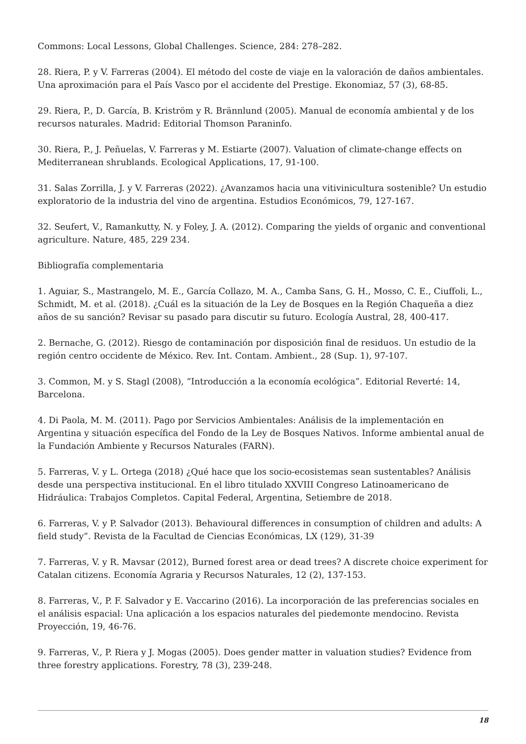Commons: Local Lessons, Global Challenges. Science, 284: 278–282.
28. Riera, P. y V. Farreras (2004). El método del coste de viaje en la valoración de daños ambientales. Una aproximación para el País Vasco por el accidente del Prestige. Ekonomiaz, 57 (3), 68-85.
29. Riera, P., D. García, B. Kriström y R. Brännlund (2005). Manual de economía ambiental y de los recursos naturales. Madrid: Editorial Thomson Paraninfo.
30. Riera, P., J. Peñuelas, V. Farreras y M. Estiarte (2007). Valuation of climate-change effects on Mediterranean shrublands. Ecological Applications, 17, 91-100.
31. Salas Zorrilla, J. y V. Farreras (2022). ¿Avanzamos hacia una vitivinicultura sostenible? Un estudio exploratorio de la industria del vino de argentina. Estudios Económicos, 79, 127-167.
32. Seufert, V., Ramankutty, N. y Foley, J. A. (2012). Comparing the yields of organic and conventional agriculture. Nature, 485, 229 234.
Bibliografía complementaria
1. Aguiar, S., Mastrangelo, M. E., García Collazo, M. A., Camba Sans, G. H., Mosso, C. E., Ciuffoli, L., Schmidt, M. et al. (2018). ¿Cuál es la situación de la Ley de Bosques en la Región Chaqueña a diez años de su sanción? Revisar su pasado para discutir su futuro. Ecología Austral, 28, 400-417.
2. Bernache, G. (2012). Riesgo de contaminación por disposición final de residuos. Un estudio de la región centro occidente de México. Rev. Int. Contam. Ambient., 28 (Sup. 1), 97-107.
3. Common, M. y S. Stagl (2008), “Introducción a la economía ecológica”. Editorial Reverté: 14, Barcelona.
4. Di Paola, M. M. (2011). Pago por Servicios Ambientales: Análisis de la implementación en Argentina y situación específica del Fondo de la Ley de Bosques Nativos. Informe ambiental anual de la Fundación Ambiente y Recursos Naturales (FARN).
5. Farreras, V. y L. Ortega (2018) ¿Qué hace que los socio-ecosistemas sean sustentables? Análisis desde una perspectiva institucional. En el libro titulado XXVIII Congreso Latinoamericano de Hidráulica: Trabajos Completos. Capital Federal, Argentina, Setiembre de 2018.
6. Farreras, V. y P. Salvador (2013). Behavioural differences in consumption of children and adults: A field study”. Revista de la Facultad de Ciencias Económicas, LX (129), 31-39
7. Farreras, V. y R. Mavsar (2012), Burned forest area or dead trees? A discrete choice experiment for Catalan citizens. Economía Agraria y Recursos Naturales, 12 (2), 137-153.
8. Farreras, V., P. F. Salvador y E. Vaccarino (2016). La incorporación de las preferencias sociales en el análisis espacial: Una aplicación a los espacios naturales del piedemonte mendocino. Revista Proyección, 19, 46-76.
9. Farreras, V., P. Riera y J. Mogas (2005). Does gender matter in valuation studies? Evidence from three forestry applications. Forestry, 78 (3), 239-248.
18